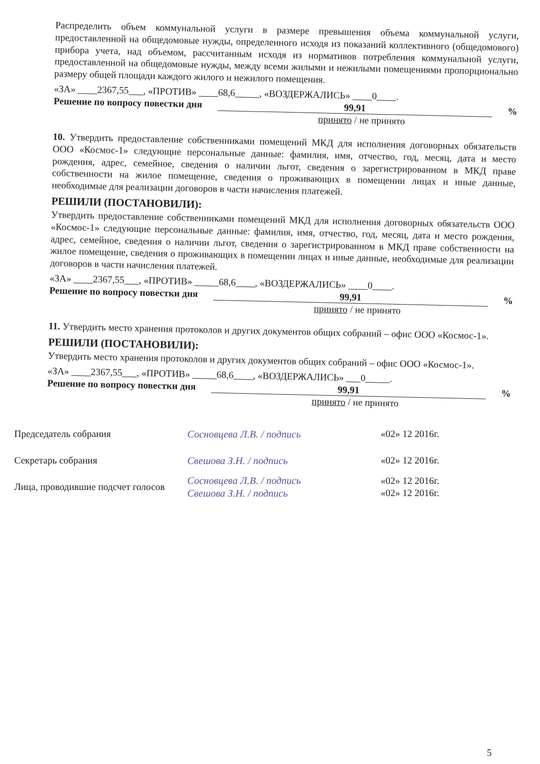Распределить объем коммунальной услуги в размере превышения объема коммунальной услуги, предоставленной на общедомовые нужды, определенного исходя из показаний коллективного (общедомового) прибора учета, над объемом, рассчитанным исходя из нормативов потребления коммунальной услуги, предоставленной на общедомовые нужды, между всеми жилыми и нежилыми помещениями пропорционально размеру общей площади каждого жилого и нежилого помещения.
«ЗА» ____2367,55___, «ПРОТИВ» ____68,6_____, «ВОЗДЕРЖАЛИСЬ» ____0____.
Решение по вопросу повестки дня 99,91%
принято / не принято
10. Утвердить предоставление собственниками помещений МКД для исполнения договорных обязательств ООО «Космос-1» следующие персональные данные: фамилия, имя, отчество, год, месяц, дата и место рождения, адрес, семейное, сведения о наличии льгот, сведения о зарегистрированном в МКД праве собственности на жилое помещение, сведения о проживающих в помещении лицах и иные данные, необходимые для реализации договоров в части начисления платежей.
РЕШИЛИ (ПОСТАНОВИЛИ):
Утвердить предоставление собственниками помещений МКД для исполнения договорных обязательств ООО «Космос-1» следующие персональные данные: фамилия, имя, отчество, год, месяц, дата и место рождения, адрес, семейное, сведения о наличии льгот, сведения о зарегистрированном в МКД праве собственности на жилое помещение, сведения о проживающих в помещении лицах и иные данные, необходимые для реализации договоров в части начисления платежей.
«ЗА» ____2367,55___, «ПРОТИВ» _____68,6____, «ВОЗДЕРЖАЛИСЬ» ____0____.
Решение по вопросу повестки дня 99,91%
принято / не принято
11. Утвердить место хранения протоколов и других документов общих собраний – офис ООО «Космос-1».
РЕШИЛИ (ПОСТАНОВИЛИ):
Утвердить место хранения протоколов и других документов общих собраний – офис ООО «Космос-1».
«ЗА» ____2367,55___, «ПРОТИВ» _____68,6____, «ВОЗДЕРЖАЛИСЬ» ___0_____.
Решение по вопросу повестки дня 99,91%
принято / не принято
Председатель собрания Сосновцева Л.В. / подпись «02» 12 2016г.
Секретарь собрания Свешова З.Н. / подпись «02» 12 2016г.
Лица, проводившие подсчет голосов Сосновцева Л.В. / подпись
Свешова З.Н. / подпись «02» 12 2016г.
«02» 12 2016г.
5